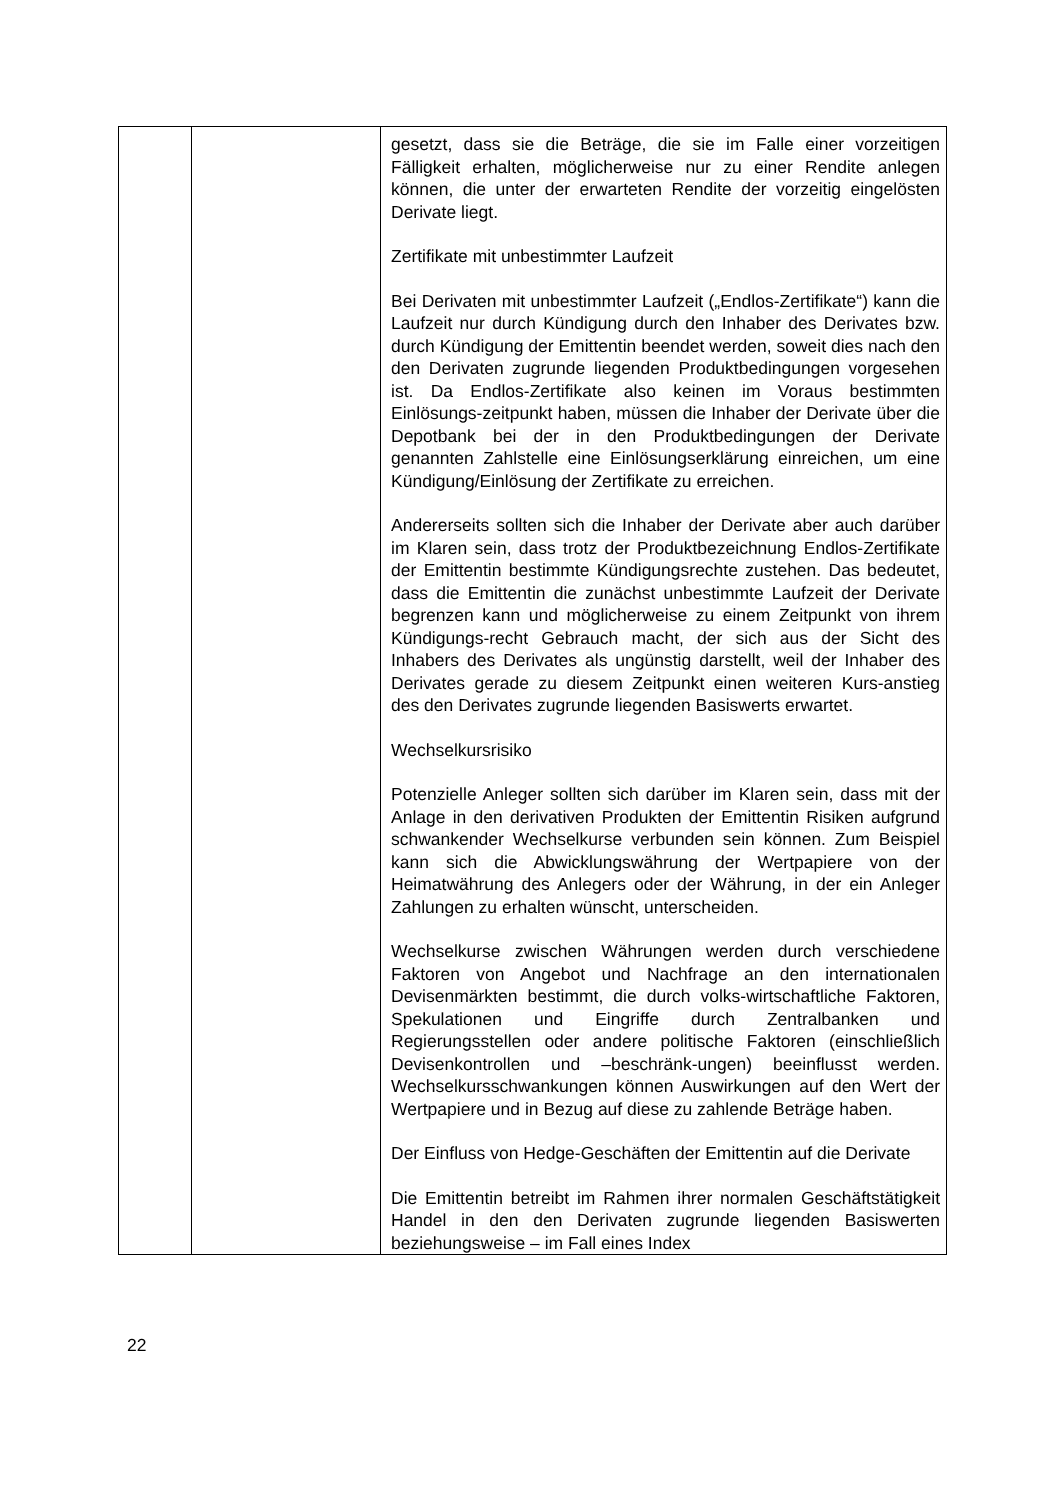| | | gesetzt, dass sie die Beträge, die sie im Falle einer vorzeitigen Fälligkeit erhalten, möglicherweise nur zu einer Rendite anlegen können, die unter der erwarteten Rendite der vorzeitig eingelösten Derivate liegt. Zertifikate mit unbestimmter Laufzeit Bei Derivaten mit unbestimmter Laufzeit („Endlos-Zertifikate“) kann die Laufzeit nur durch Kündigung durch den Inhaber des Derivates bzw. durch Kündigung der Emittentin beendet werden, soweit dies nach den den Derivaten zugrunde liegenden Produktbedingungen vorgesehen ist. Da Endlos-Zertifikate also keinen im Voraus bestimmten Einlösungs-zeitpunkt haben, müssen die Inhaber der Derivate über die Depotbank bei der in den Produktbedingungen der Derivate genannten Zahlstelle eine Einlösungserklärung einreichen, um eine Kündigung/Einlösung der Zertifikate zu erreichen. Andererseits sollten sich die Inhaber der Derivate aber auch darüber im Klaren sein, dass trotz der Produktbezeichnung Endlos-Zertifikate der Emittentin bestimmte Kündigungsrechte zustehen. Das bedeutet, dass die Emittentin die zunächst unbestimmte Laufzeit der Derivate begrenzen kann und möglicherweise zu einem Zeitpunkt von ihrem Kündigungs-recht Gebrauch macht, der sich aus der Sicht des Inhabers des Derivates als ungünstig darstellt, weil der Inhaber des Derivates gerade zu diesem Zeitpunkt einen weiteren Kurs-anstieg des den Derivates zugrunde liegenden Basiswerts erwartet. Wechselkursrisiko Potenzielle Anleger sollten sich darüber im Klaren sein, dass mit der Anlage in den derivativen Produkten der Emittentin Risiken aufgrund schwankender Wechselkurse verbunden sein können. Zum Beispiel kann sich die Abwicklungswährung der Wertpapiere von der Heimatwährung des Anlegers oder der Währung, in der ein Anleger Zahlungen zu erhalten wünscht, unterscheiden. Wechselkurse zwischen Währungen werden durch verschiedene Faktoren von Angebot und Nachfrage an den internationalen Devisenmärkten bestimmt, die durch volks-wirtschaftliche Faktoren, Spekulationen und Eingriffe durch Zentralbanken und Regierungsstellen oder andere politische Faktoren (einschließlich Devisenkontrollen und –beschränk-ungen) beeinflusst werden. Wechselkursschwankungen können Auswirkungen auf den Wert der Wertpapiere und in Bezug auf diese zu zahlende Beträge haben. Der Einfluss von Hedge-Geschäften der Emittentin auf die Derivate Die Emittentin betreibt im Rahmen ihrer normalen Geschäftstätigkeit Handel in den den Derivaten zugrunde liegenden Basiswerten beziehungsweise – im Fall eines Index |
22